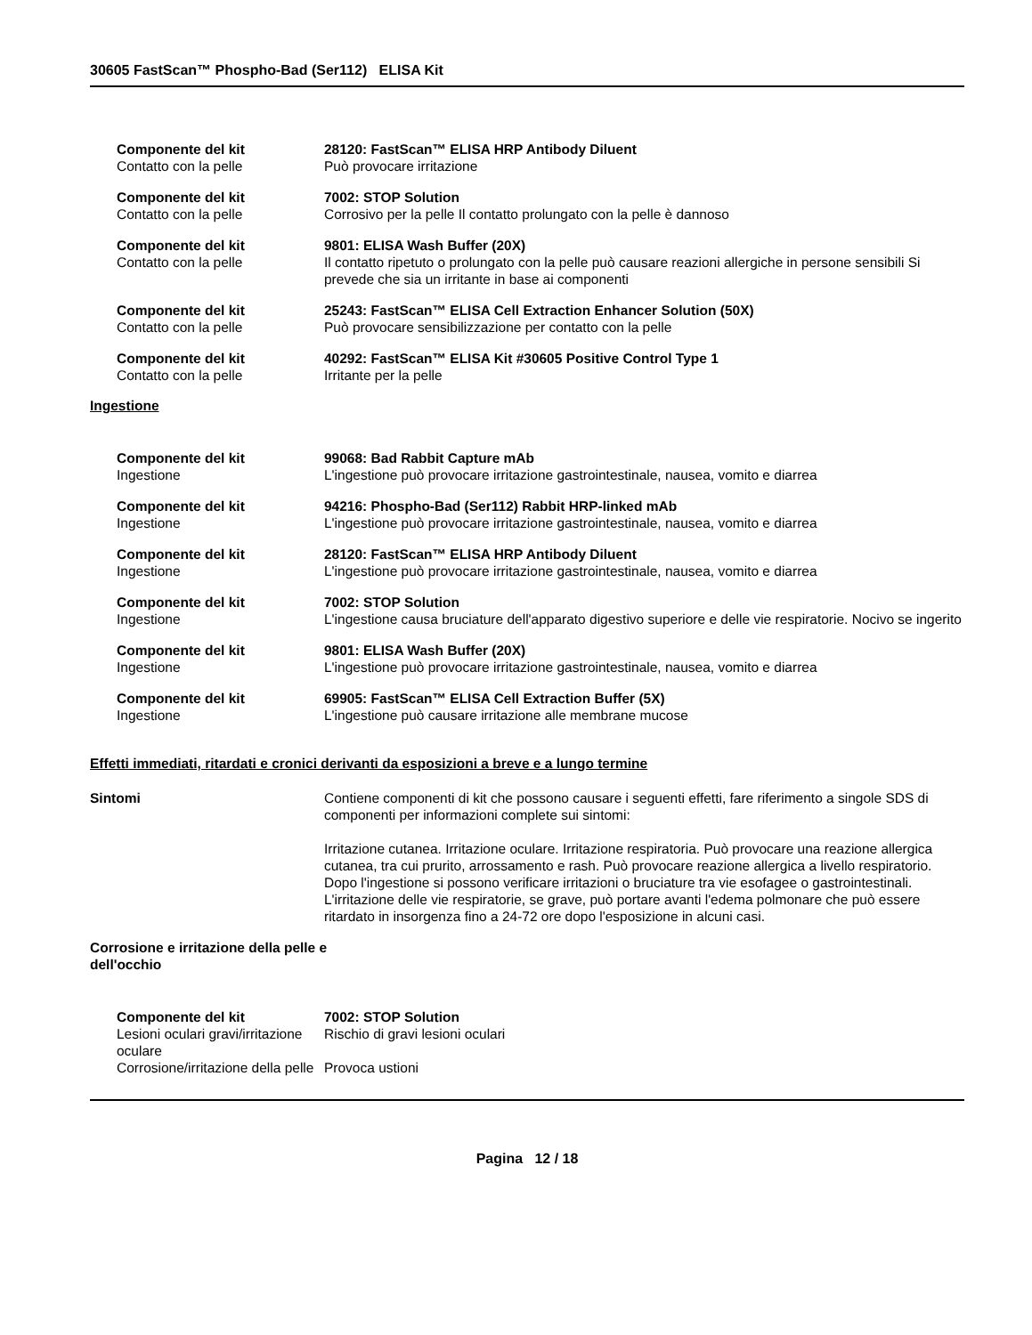30605 FastScan™ Phospho-Bad (Ser112) ELISA Kit
Componente del kit 28120: FastScan™ ELISA HRP Antibody Diluent
Contatto con la pelle Può provocare irritazione
Componente del kit 7002: STOP Solution
Contatto con la pelle Corrosivo per la pelle Il contatto prolungato con la pelle è dannoso
Componente del kit 9801: ELISA Wash Buffer (20X)
Contatto con la pelle Il contatto ripetuto o prolungato con la pelle può causare reazioni allergiche in persone sensibili Si prevede che sia un irritante in base ai componenti
Componente del kit 25243: FastScan™ ELISA Cell Extraction Enhancer Solution (50X)
Contatto con la pelle Può provocare sensibilizzazione per contatto con la pelle
Componente del kit 40292: FastScan™ ELISA Kit #30605 Positive Control Type 1
Contatto con la pelle Irritante per la pelle
Ingestione
Componente del kit 99068: Bad Rabbit Capture mAb
Ingestione L'ingestione può provocare irritazione gastrointestinale, nausea, vomito e diarrea
Componente del kit 94216: Phospho-Bad (Ser112) Rabbit HRP-linked mAb
Ingestione L'ingestione può provocare irritazione gastrointestinale, nausea, vomito e diarrea
Componente del kit 28120: FastScan™ ELISA HRP Antibody Diluent
Ingestione L'ingestione può provocare irritazione gastrointestinale, nausea, vomito e diarrea
Componente del kit 7002: STOP Solution
Ingestione L'ingestione causa bruciature dell'apparato digestivo superiore e delle vie respiratorie. Nocivo se ingerito
Componente del kit 9801: ELISA Wash Buffer (20X)
Ingestione L'ingestione può provocare irritazione gastrointestinale, nausea, vomito e diarrea
Componente del kit 69905: FastScan™ ELISA Cell Extraction Buffer (5X)
Ingestione L'ingestione può causare irritazione alle membrane mucose
Effetti immediati, ritardati e cronici derivanti da esposizioni a breve e a lungo termine
Sintomi Contiene componenti di kit che possono causare i seguenti effetti, fare riferimento a singole SDS di componenti per informazioni complete sui sintomi:
Irritazione cutanea. Irritazione oculare. Irritazione respiratoria. Può provocare una reazione allergica cutanea, tra cui prurito, arrossamento e rash. Può provocare reazione allergica a livello respiratorio. Dopo l'ingestione si possono verificare irritazioni o bruciature tra vie esofagee o gastrointestinali. L'irritazione delle vie respiratorie, se grave, può portare avanti l'edema polmonare che può essere ritardato in insorgenza fino a 24-72 ore dopo l'esposizione in alcuni casi.
Corrosione e irritazione della pelle e dell'occhio
Componente del kit 7002: STOP Solution
Lesioni oculari gravi/irritazione oculare
Rischio di gravi lesioni oculari
Corrosione/irritazione della pelle
Provoca ustioni
Pagina 12 / 18